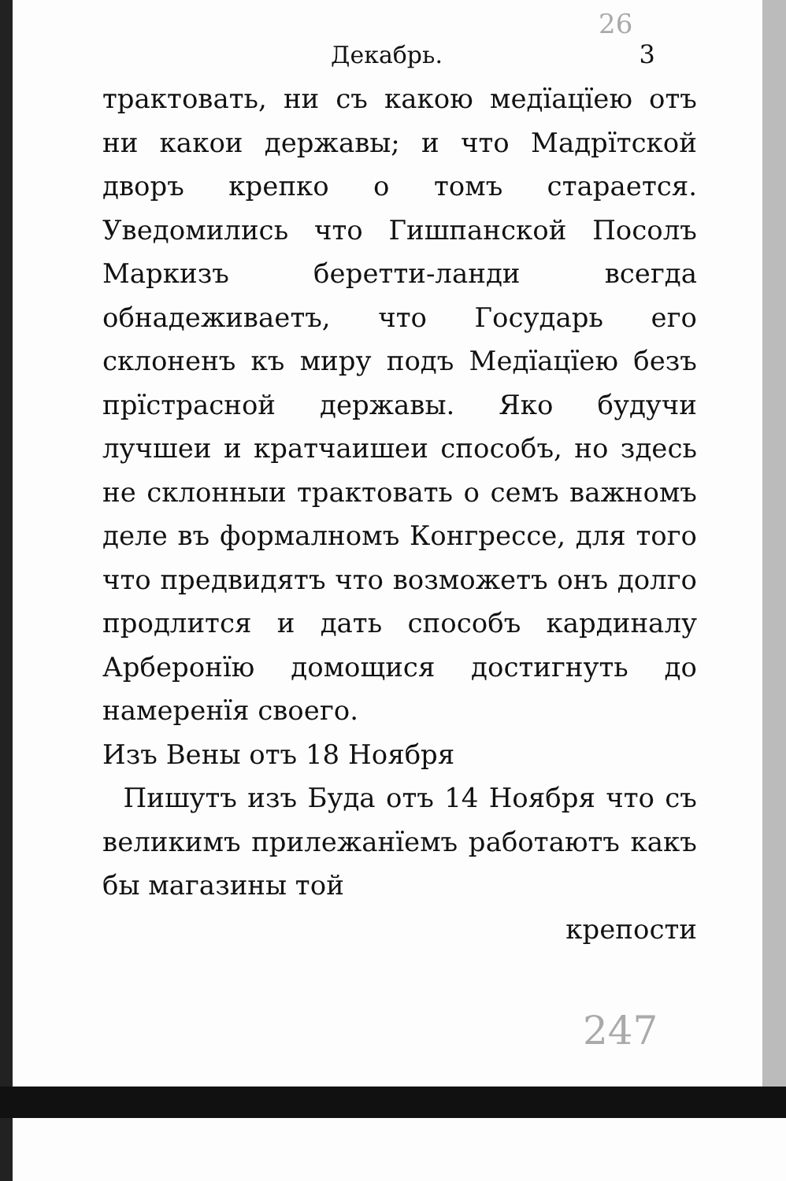26
Декабрь. 3
трактовать, ни съ какою медїацїею отъ ни какои державы; и что Мадрїтской дворъ крепко о томъ старается. Уведомились что Гишпанской Посолъ Маркизъ беретти-ланди всегда обнадеживаетъ, что Государь его склоненъ къ миру подъ Медїацїею безъ прїстрасной державы. Яко будучи лучшеи и кратчаишеи способъ, но здесь не склонныи трактовать о семъ важномъ деле въ формалномъ Конгрессе, для того что предвидятъ что возможетъ онъ долго продлится и дать способъ кардиналу Арберонїю домощися достигнуть до намеренїя своего.
Изъ Вены отъ 18 Ноября
Пишутъ изъ Буда отъ 14 Ноября что съ великимъ прилежанїемъ работаютъ какъ бы магазины той
крепости
247